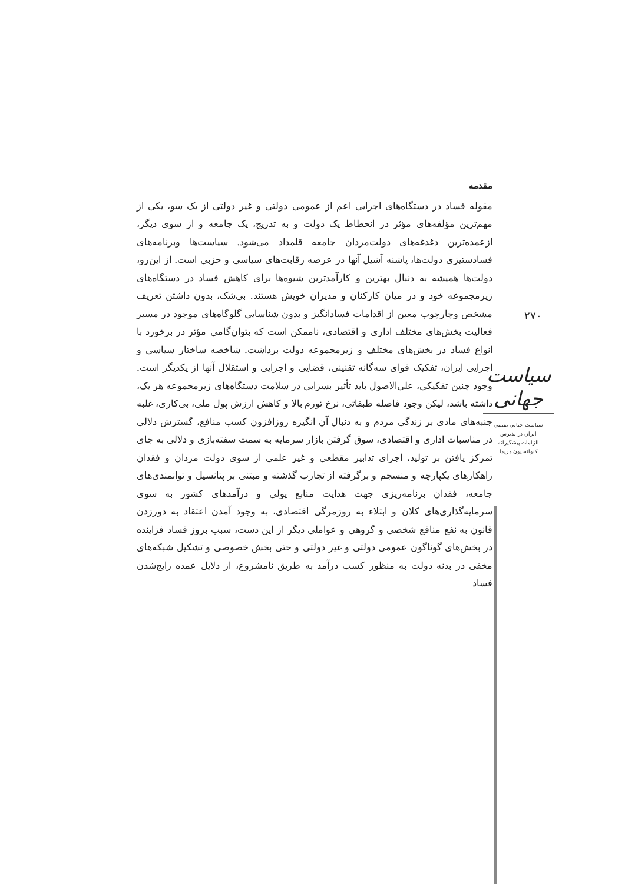مقدمه
مقوله فساد در دستگاه‌های اجرایی اعم از عمومی دولتی و غیر دولتی از یک سو، یکی از مهم‌ترین مؤلفه‌های مؤثر در انحطاط یک دولت و به تدریج، یک جامعه و از سوی دیگر، ازعمده‌ترین دغدغه‌های دولت‌مردان جامعه قلمداد می‌شود. سیاست‌ها وبرنامه‌های فسادستیزی دولت‌ها، پاشنه آشیل آنها در عرصه رقابت‌های سیاسی و حزبی است. از این‌رو، دولت‌ها همیشه به دنبال بهترین و کارآمدترین شیوه‌ها برای کاهش فساد در دستگاه‌های زیرمجموعه خود و در میان کارکنان و مدیران خویش هستند. بی‌شک، بدون داشتن تعریف مشخص وچارچوب معین از اقدامات فسادانگیز و بدون شناسایی گلوگاه‌های موجود در مسیر فعالیت بخش‌های مختلف اداری و اقتصادی، ناممکن است که بتوان‌گامی مؤثر در برخورد با انواع فساد در بخش‌های مختلف و زیرمجموعه دولت برداشت. شاخصه ساختار سیاسی و اجرایی ایران، تفکیک قوای سه‌گانه تقنینی، قضایی و اجرایی و استقلال آنها از یکدیگر است. وجود چنین تفکیکی، علی‌الاصول باید تأثیر بسزایی در سلامت دستگاه‌های زیرمجموعه هر یک، داشته باشد، لیکن وجود فاصله طبقاتی، نرخ تورم بالا و کاهش ارزش پول ملی، بی‌کاری، غلبه جنبه‌های مادی بر زندگی مردم و به دنبال آن انگیزه روزافزون کسب منافع، گسترش دلالی در مناسبات اداری و اقتصادی، سوق گرفتن بازار سرمایه به سمت سفته‌بازی و دلالی به جای تمرکز یافتن بر تولید، اجرای تدابیر مقطعی و غیر علمی از سوی دولت مردان و فقدان راهکارهای یکپارچه و منسجم و برگرفته از تجارب گذشته و مبتنی بر پتانسیل و توانمندی‌های جامعه، فقدان برنامه‌ریزی جهت هدایت منابع پولی و درآمدهای کشور به سوی سرمایه‌گذاری‌های کلان و ابتلاء به روزمرگی اقتصادی، به وجود آمدن اعتقاد به دورزدن قانون به نفع منافع شخصی و گروهی و عواملی دیگر از این دست، سبب بروز فساد فزاینده در بخش‌های گوناگون عمومی دولتی و غیر دولتی و حتی بخش خصوصی و تشکیل شبکه‌های مخفی در بدنه دولت به منظور کسب درآمد به طریق نامشروع، از دلایل عمده رایج‌شدن فساد
۲۷۰
سیاست جهانی
سیاست جنایی تقنینی
ایران در پذیرش
الزامات پیشگیرانه
کنوانسیون مریدا